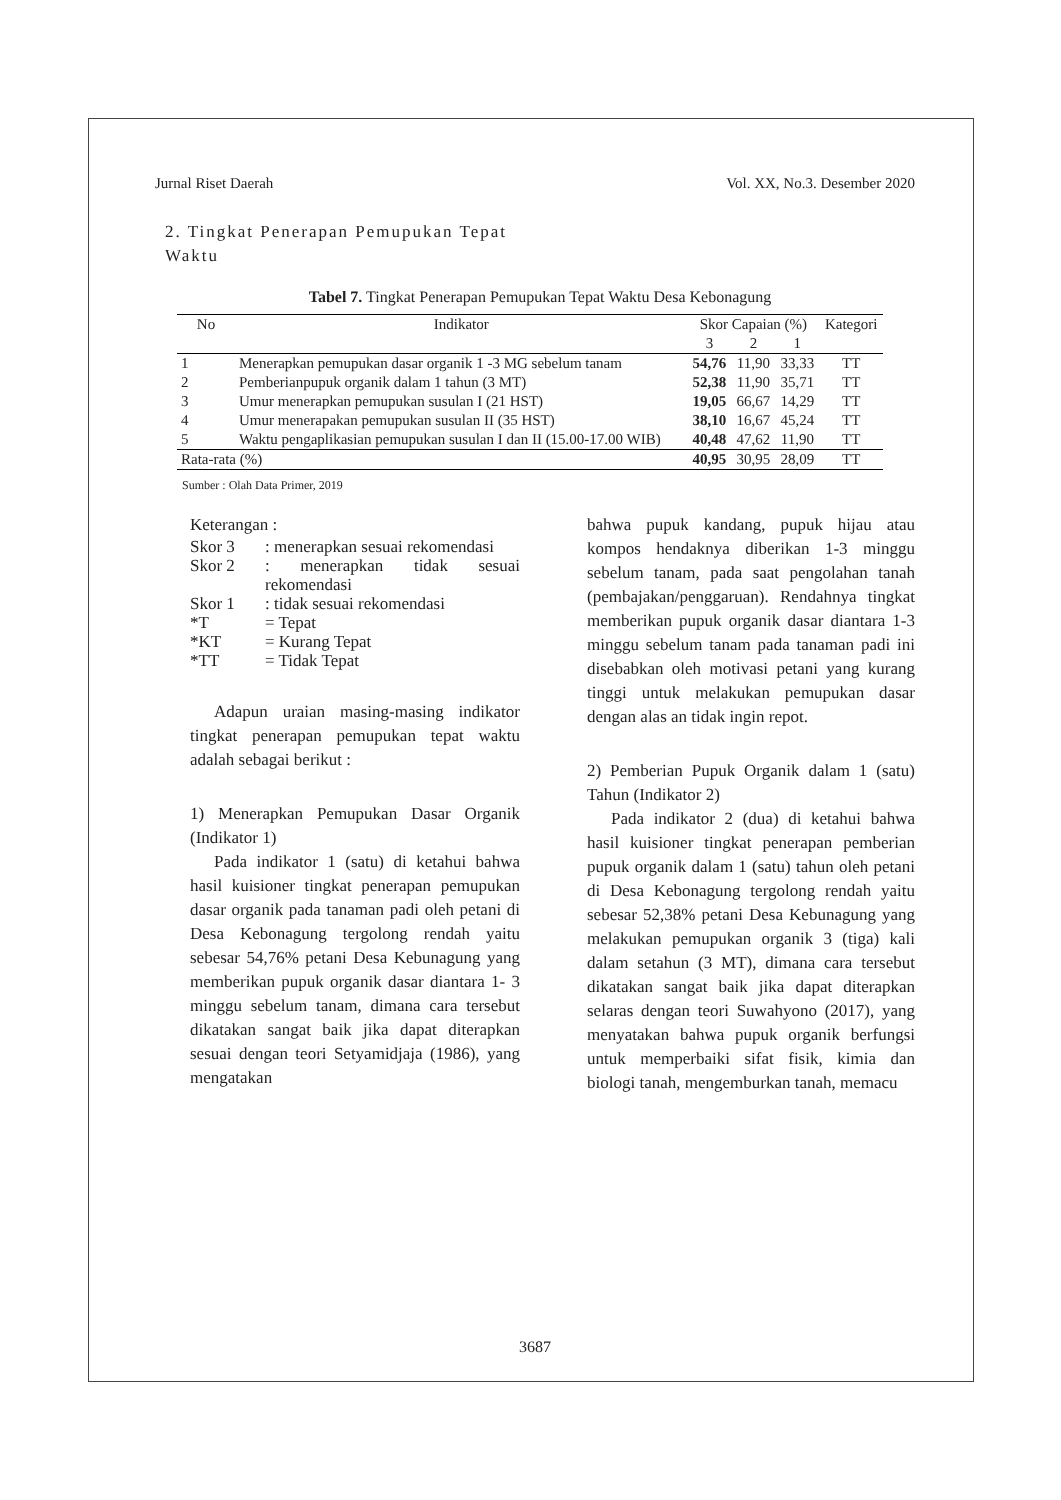Jurnal Riset Daerah Vol. XX, No.3. Desember 2020
2. Tingkat Penerapan Pemupukan Tepat Waktu
Tabel 7. Tingkat Penerapan Pemupukan Tepat Waktu Desa Kebonagung
| No | Indikator | Skor Capaian (%) | | | Kategori |
| --- | --- | --- | --- | --- | --- |
| | | 3 | 2 | 1 | |
| 1 | Menerapkan pemupukan dasar organik 1 -3 MG sebelum tanam | 54,76 | 11,90 | 33,33 | TT |
| 2 | Pemberianpupuk organik dalam 1 tahun (3 MT) | 52,38 | 11,90 | 35,71 | TT |
| 3 | Umur menerapkan pemupukan susulan I (21 HST) | 19,05 | 66,67 | 14,29 | TT |
| 4 | Umur menerapakan pemupukan susulan II (35 HST) | 38,10 | 16,67 | 45,24 | TT |
| 5 | Waktu pengaplikasian pemupukan susulan I dan II (15.00-17.00 WIB) | 40,48 | 47,62 | 11,90 | TT |
| Rata-rata (%) | | 40,95 | 30,95 | 28,09 | TT |
Sumber : Olah Data Primer, 2019
Keterangan :
| Skor 3 | : menerapkan sesuai rekomendasi |
| Skor 2 | : menerapkan tidak sesuai rekomendasi |
| Skor 1 | : tidak sesuai rekomendasi |
| *T | = Tepat |
| *KT | = Kurang Tepat |
| *TT | = Tidak Tepat |
Adapun uraian masing-masing indikator tingkat penerapan pemupukan tepat waktu adalah sebagai berikut :
1) Menerapkan Pemupukan Dasar Organik (Indikator 1)
Pada indikator 1 (satu) di ketahui bahwa hasil kuisioner tingkat penerapan pemupukan dasar organik pada tanaman padi oleh petani di Desa Kebonagung tergolong rendah yaitu sebesar 54,76% petani Desa Kebunagung yang memberikan pupuk organik dasar diantara 1- 3 minggu sebelum tanam, dimana cara tersebut dikatakan sangat baik jika dapat diterapkan sesuai dengan teori Setyamidjaja (1986), yang mengatakan
bahwa pupuk kandang, pupuk hijau atau kompos hendaknya diberikan 1-3 minggu sebelum tanam, pada saat pengolahan tanah (pembajakan/penggaruan). Rendahnya tingkat memberikan pupuk organik dasar diantara 1-3 minggu sebelum tanam pada tanaman padi ini disebabkan oleh motivasi petani yang kurang tinggi untuk melakukan pemupukan dasar dengan alas an tidak ingin repot.
2) Pemberian Pupuk Organik dalam 1 (satu) Tahun (Indikator 2)
Pada indikator 2 (dua) di ketahui bahwa hasil kuisioner tingkat penerapan pemberian pupuk organik dalam 1 (satu) tahun oleh petani di Desa Kebonagung tergolong rendah yaitu sebesar 52,38% petani Desa Kebunagung yang melakukan pemupukan organik 3 (tiga) kali dalam setahun (3 MT), dimana cara tersebut dikatakan sangat baik jika dapat diterapkan selaras dengan teori Suwahyono (2017), yang menyatakan bahwa pupuk organik berfungsi untuk memperbaiki sifat fisik, kimia dan biologi tanah, mengemburkan tanah, memacu
3687